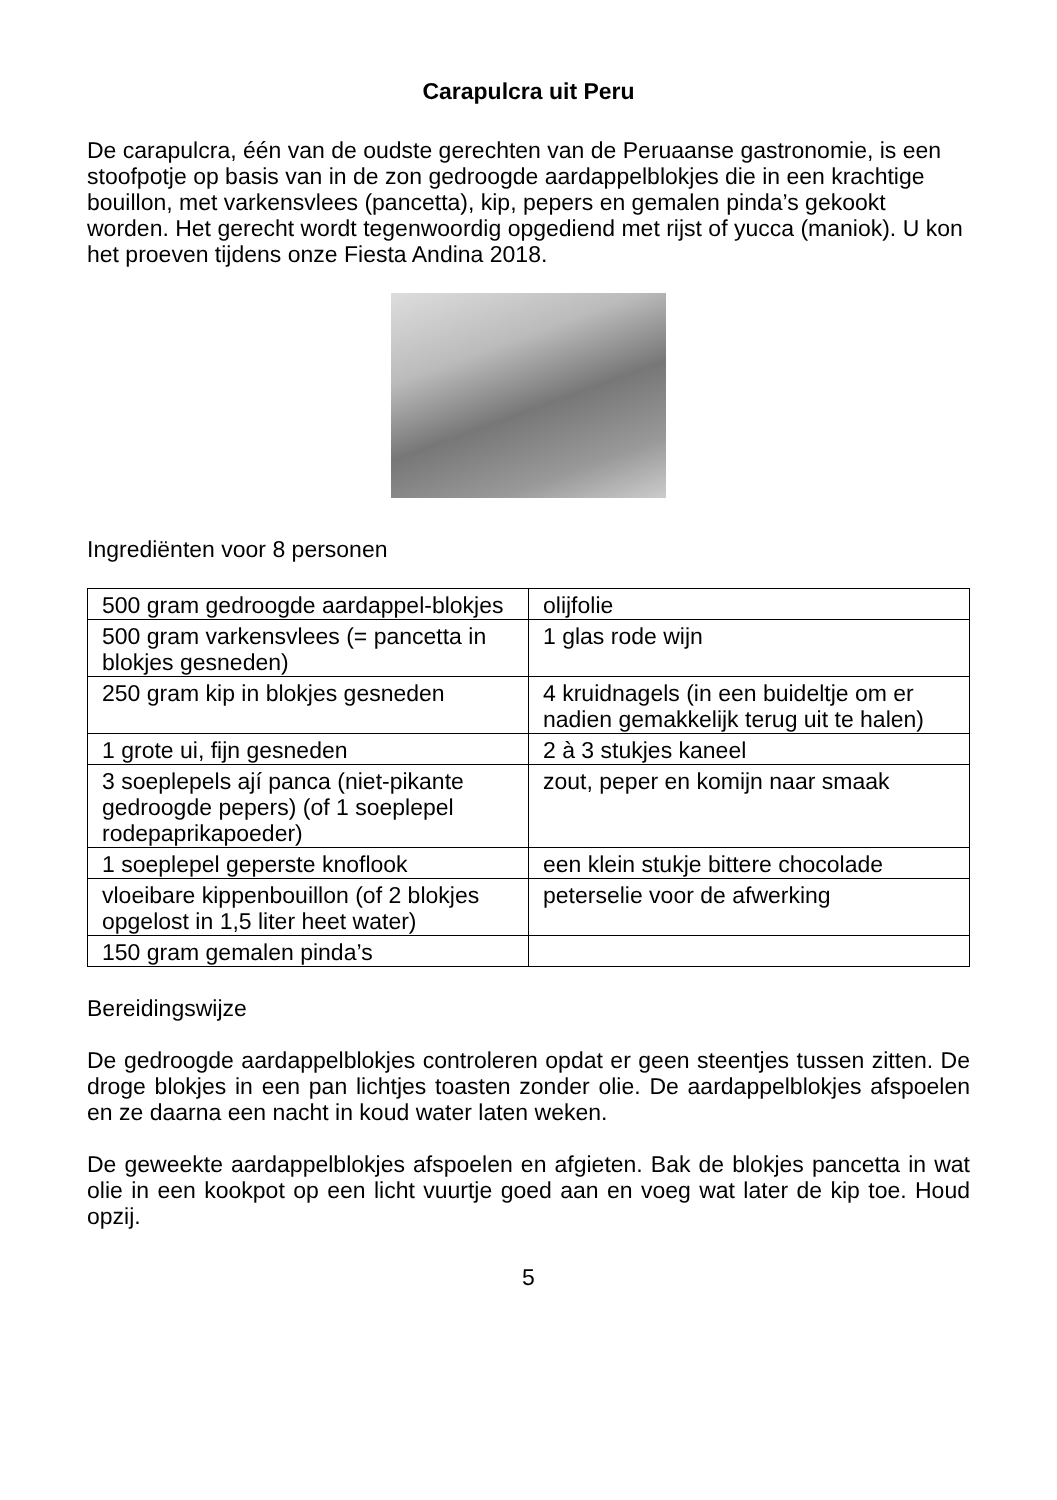Carapulcra uit Peru
De carapulcra, één van de oudste gerechten van de Peruaanse gastronomie, is een stoofpotje op basis van in de zon gedroogde aardappelblokjes die in een krachtige bouillon, met varkensvlees (pancetta), kip, pepers en gemalen pinda’s gekookt worden. Het gerecht wordt tegenwoordig opgediend met rijst of yucca (maniok). U kon het proeven tijdens onze Fiesta Andina 2018.
Ingrediënten voor 8 personen
| 500 gram gedroogde aardappel-blokjes | olijfolie |
| 500 gram varkensvlees (= pancetta in blokjes gesneden) | 1 glas rode wijn |
| 250 gram kip in blokjes gesneden | 4 kruidnagels (in een buideltje om er nadien gemakkelijk terug uit te halen) |
| 1 grote ui, fijn gesneden | 2 à 3 stukjes kaneel |
| 3 soeplepels ají panca (niet-pikante gedroogde pepers) (of 1 soeplepel rodepaprikapoeder) | zout, peper en komijn naar smaak |
| 1 soeplepel geperste knoflook | een klein stukje bittere chocolade |
| vloeibare kippenbouillon (of 2 blokjes opgelost in 1,5 liter heet water) | peterselie voor de afwerking |
| 150 gram gemalen pinda’s | |
Bereidingswijze
De gedroogde aardappelblokjes controleren opdat er geen steentjes tussen zitten. De droge blokjes in een pan lichtjes toasten zonder olie. De aardappelblokjes afspoelen en ze daarna een nacht in koud water laten weken.
De geweekte aardappelblokjes afspoelen en afgieten. Bak de blokjes pancetta in wat olie in een kookpot op een licht vuurtje goed aan en voeg wat later de kip toe. Houd opzij.
5